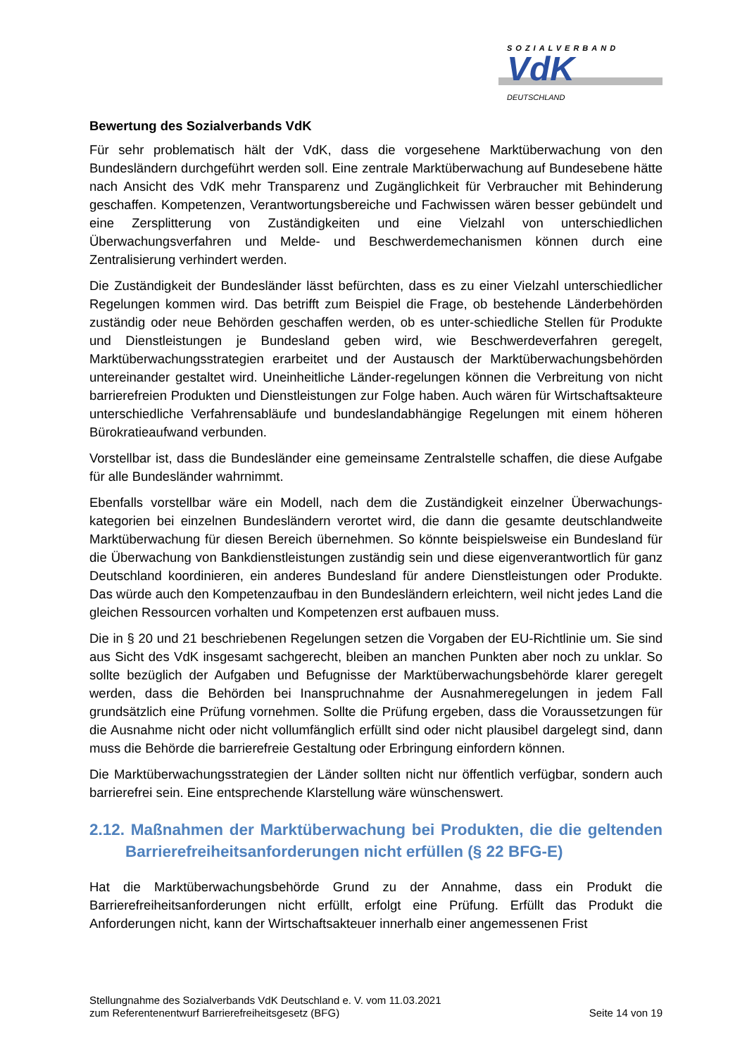SOZIALVERBAND
VdK
DEUTSCHLAND
Bewertung des Sozialverbands VdK
Für sehr problematisch hält der VdK, dass die vorgesehene Marktüberwachung von den Bundesländern durchgeführt werden soll. Eine zentrale Marktüberwachung auf Bundesebene hätte nach Ansicht des VdK mehr Transparenz und Zugänglichkeit für Verbraucher mit Behinderung geschaffen. Kompetenzen, Verantwortungsbereiche und Fachwissen wären besser gebündelt und eine Zersplitterung von Zuständigkeiten und eine Vielzahl von unterschiedlichen Überwachungsverfahren und Melde- und Beschwerdemechanismen können durch eine Zentralisierung verhindert werden.
Die Zuständigkeit der Bundesländer lässt befürchten, dass es zu einer Vielzahl unterschiedlicher Regelungen kommen wird. Das betrifft zum Beispiel die Frage, ob bestehende Länderbehörden zuständig oder neue Behörden geschaffen werden, ob es unter-schiedliche Stellen für Produkte und Dienstleistungen je Bundesland geben wird, wie Beschwerdeverfahren geregelt, Marktüberwachungsstrategien erarbeitet und der Austausch der Marktüberwachungsbehörden untereinander gestaltet wird. Uneinheitliche Länder-regelungen können die Verbreitung von nicht barrierefreien Produkten und Dienstleistungen zur Folge haben. Auch wären für Wirtschaftsakteure unterschiedliche Verfahrensabläufe und bundeslandabhängige Regelungen mit einem höheren Bürokratieaufwand verbunden.
Vorstellbar ist, dass die Bundesländer eine gemeinsame Zentralstelle schaffen, die diese Aufgabe für alle Bundesländer wahrnimmt.
Ebenfalls vorstellbar wäre ein Modell, nach dem die Zuständigkeit einzelner Überwachungs-kategorien bei einzelnen Bundesländern verortet wird, die dann die gesamte deutschlandweite Marktüberwachung für diesen Bereich übernehmen. So könnte beispielsweise ein Bundesland für die Überwachung von Bankdienstleistungen zuständig sein und diese eigenverantwortlich für ganz Deutschland koordinieren, ein anderes Bundesland für andere Dienstleistungen oder Produkte. Das würde auch den Kompetenzaufbau in den Bundesländern erleichtern, weil nicht jedes Land die gleichen Ressourcen vorhalten und Kompetenzen erst aufbauen muss.
Die in § 20 und 21 beschriebenen Regelungen setzen die Vorgaben der EU-Richtlinie um. Sie sind aus Sicht des VdK insgesamt sachgerecht, bleiben an manchen Punkten aber noch zu unklar. So sollte bezüglich der Aufgaben und Befugnisse der Marktüberwachungsbehörde klarer geregelt werden, dass die Behörden bei Inanspruchnahme der Ausnahmeregelungen in jedem Fall grundsätzlich eine Prüfung vornehmen. Sollte die Prüfung ergeben, dass die Voraussetzungen für die Ausnahme nicht oder nicht vollumfänglich erfüllt sind oder nicht plausibel dargelegt sind, dann muss die Behörde die barrierefreie Gestaltung oder Erbringung einfordern können.
Die Marktüberwachungsstrategien der Länder sollten nicht nur öffentlich verfügbar, sondern auch barrierefrei sein. Eine entsprechende Klarstellung wäre wünschenswert.
2.12. Maßnahmen der Marktüberwachung bei Produkten, die die geltenden Barrierefreiheitsanforderungen nicht erfüllen (§ 22 BFG-E)
Hat die Marktüberwachungsbehörde Grund zu der Annahme, dass ein Produkt die Barrierefreiheitsanforderungen nicht erfüllt, erfolgt eine Prüfung. Erfüllt das Produkt die Anforderungen nicht, kann der Wirtschaftsakteuer innerhalb einer angemessenen Frist
Stellungnahme des Sozialverbands VdK Deutschland e. V. vom 11.03.2021
zum Referentenentwurf Barrierefreiheitsgesetz (BFG)
Seite 14 von 19